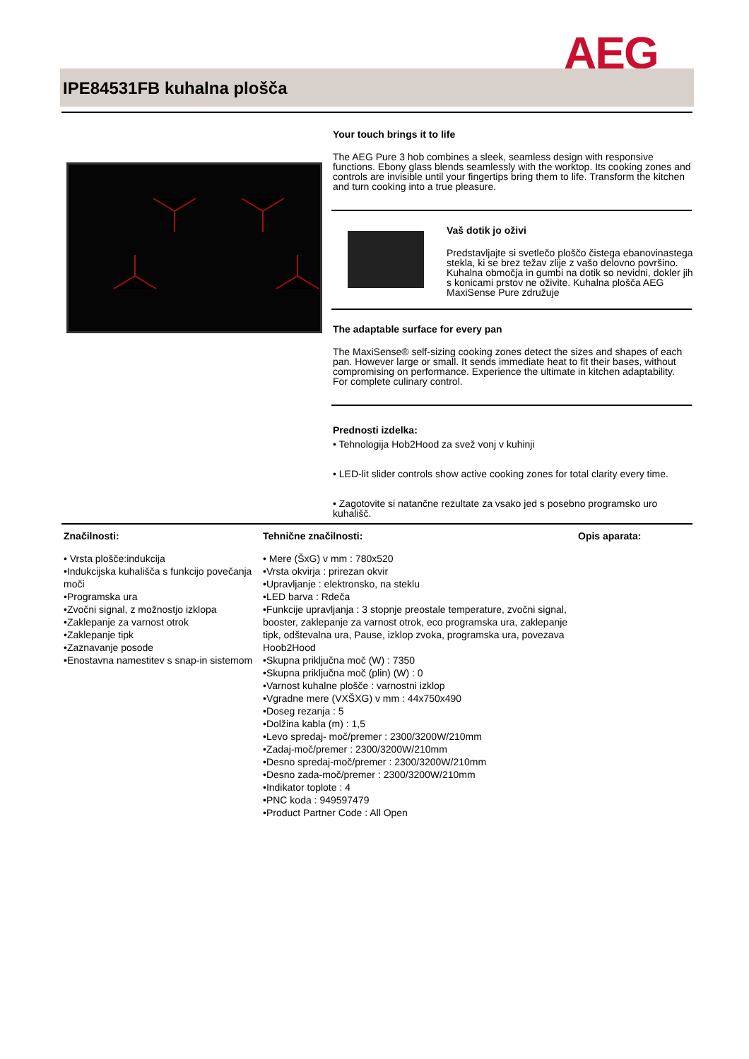AEG
IPE84531FB kuhalna plošča
Your touch brings it to life
The AEG Pure 3 hob combines a sleek, seamless design with responsive functions. Ebony glass blends seamlessly with the worktop. Its cooking zones and controls are invisible until your fingertips bring them to life. Transform the kitchen and turn cooking into a true pleasure.
Vaš dotik jo oživi
Predstavljajte si svetlečo ploščo čistega ebanovinastega stekla, ki se brez težav zlije z vašo delovno površino. Kuhalna območja in gumbi na dotik so nevidni, dokler jih s konicami prstov ne oživite. Kuhalna plošča AEG MaxiSense Pure združuje
The adaptable surface for every pan
The MaxiSense® self-sizing cooking zones detect the sizes and shapes of each pan. However large or small. It sends immediate heat to fit their bases, without compromising on performance. Experience the ultimate in kitchen adaptability. For complete culinary control.
Prednosti izdelka:
• Tehnologija Hob2Hood za svež vonj v kuhinji
• LED-lit slider controls show active cooking zones for total clarity every time.
• Zagotovite si natančne rezultate za vsako jed s posebno programsko uro kuhališč.
Značilnosti:
• Vrsta plošče:indukcija
•Indukcijska kuhališča s funkcijo povečanja moči
•Programska ura
•Zvočni signal, z možnostjo izklopa
•Zaklepanje za varnost otrok
•Zaklepanje tipk
•Zaznavanje posode
•Enostavna namestitev s snap-in sistemom
Tehnične značilnosti:
• Mere (ŠxG) v mm : 780x520
•Vrsta okvirja : prirezan okvir
•Upravljanje : elektronsko, na steklu
•LED barva : Rdeča
•Funkcije upravljanja : 3 stopnje preostale temperature, zvočni signal, booster, zaklepanje za varnost otrok, eco programska ura, zaklepanje tipk, odštevalna ura, Pause, izklop zvoka, programska ura, povezava Hoob2Hood
•Skupna priključna moč (W) : 7350
•Skupna priključna moč (plin) (W) : 0
•Varnost kuhalne plošče : varnostni izklop
•Vgradne mere (VXŠXG) v mm : 44x750x490
•Doseg rezanja : 5
•Dolžina kabla (m) : 1,5
•Levo spredaj- moč/premer : 2300/3200W/210mm
•Zadaj-moč/premer : 2300/3200W/210mm
•Desno spredaj-moč/premer : 2300/3200W/210mm
•Desno zada-moč/premer : 2300/3200W/210mm
•Indikator toplote : 4
•PNC koda : 949597479
•Product Partner Code : All Open
Opis aparata: